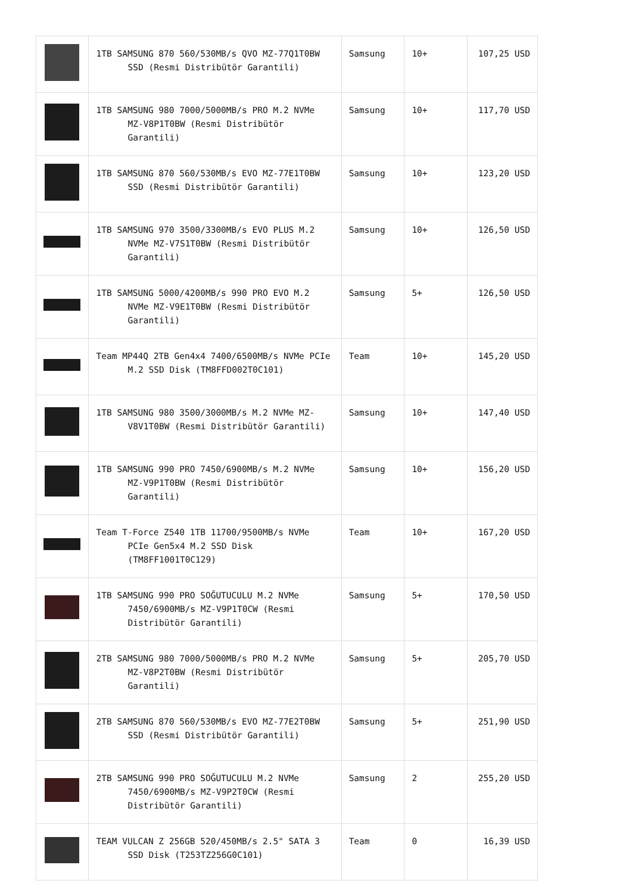| | 1TB SAMSUNG 870 560/530MB/s QVO MZ-77Q1T0BW SSD (Resmi Distribütör Garantili) | Samsung | 10+ | 107,25 USD |
| | 1TB SAMSUNG 980 7000/5000MB/s PRO M.2 NVMe MZ-V8P1T0BW (Resmi Distribütör Garantili) | Samsung | 10+ | 117,70 USD |
| | 1TB SAMSUNG 870 560/530MB/s EVO MZ-77E1T0BW SSD (Resmi Distribütör Garantili) | Samsung | 10+ | 123,20 USD |
| | 1TB SAMSUNG 970 3500/3300MB/s EVO PLUS M.2 NVMe MZ-V7S1T0BW (Resmi Distribütör Garantili) | Samsung | 10+ | 126,50 USD |
| | 1TB SAMSUNG 5000/4200MB/s 990 PRO EVO M.2 NVMe MZ-V9E1T0BW (Resmi Distribütör Garantili) | Samsung | 5+ | 126,50 USD |
| | Team MP44Q 2TB Gen4x4 7400/6500MB/s NVMe PCIe M.2 SSD Disk (TM8FFD002T0C101) | Team | 10+ | 145,20 USD |
| | 1TB SAMSUNG 980 3500/3000MB/s M.2 NVMe MZ-V8V1T0BW (Resmi Distribütör Garantili) | Samsung | 10+ | 147,40 USD |
| | 1TB SAMSUNG 990 PRO 7450/6900MB/s M.2 NVMe MZ-V9P1T0BW (Resmi Distribütör Garantili) | Samsung | 10+ | 156,20 USD |
| | Team T-Force Z540 1TB 11700/9500MB/s NVMe PCIe Gen5x4 M.2 SSD Disk (TM8FF1001T0C129) | Team | 10+ | 167,20 USD |
| | 1TB SAMSUNG 990 PRO SOĞUTUCULU M.2 NVMe 7450/6900MB/s MZ-V9P1T0CW (Resmi Distribütör Garantili) | Samsung | 5+ | 170,50 USD |
| | 2TB SAMSUNG 980 7000/5000MB/s PRO M.2 NVMe MZ-V8P2T0BW (Resmi Distribütör Garantili) | Samsung | 5+ | 205,70 USD |
| | 2TB SAMSUNG 870 560/530MB/s EVO MZ-77E2T0BW SSD (Resmi Distribütör Garantili) | Samsung | 5+ | 251,90 USD |
| | 2TB SAMSUNG 990 PRO SOĞUTUCULU M.2 NVMe 7450/6900MB/s MZ-V9P2T0CW (Resmi Distribütör Garantili) | Samsung | 2 | 255,20 USD |
| | TEAM VULCAN Z 256GB 520/450MB/s 2.5" SATA 3 SSD Disk (T253TZ256G0C101) | Team | 0 | 16,39 USD |